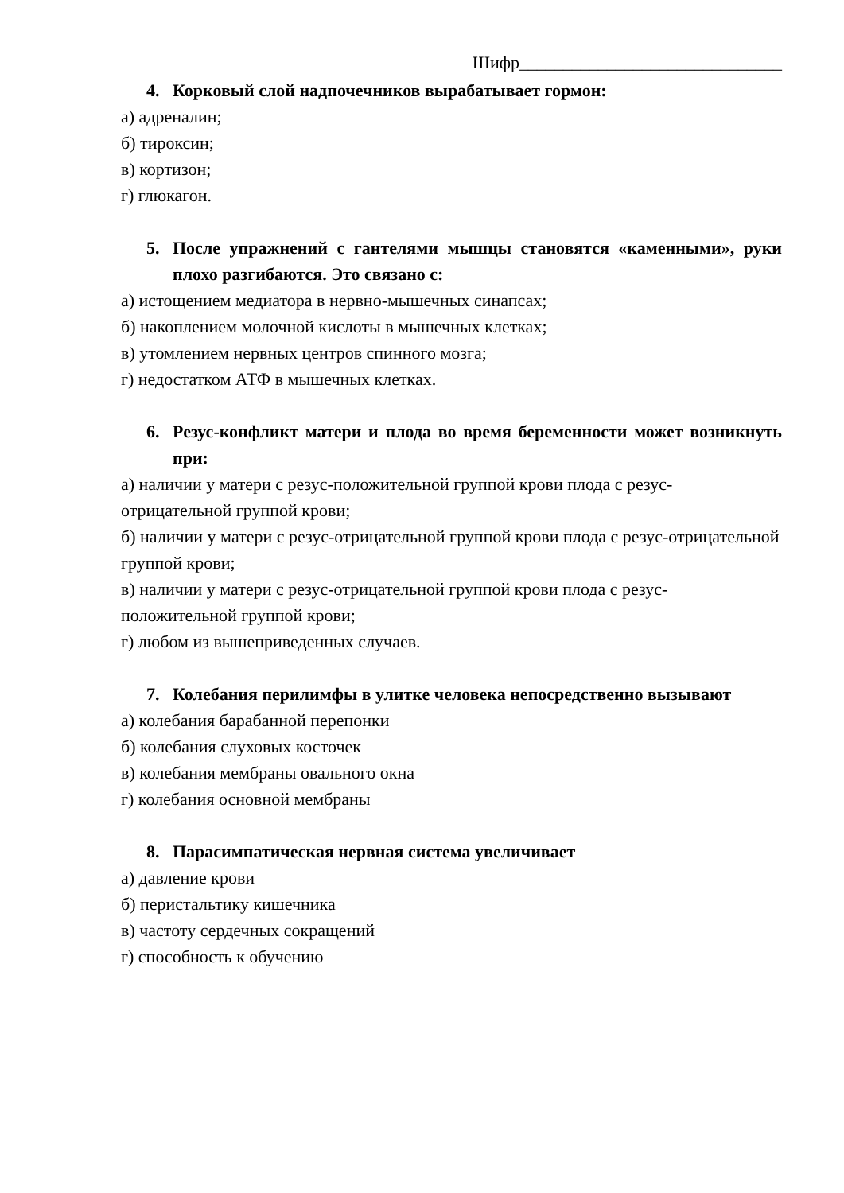Шифр______________________________
4. Корковый слой надпочечников вырабатывает гормон:
а) адреналин;
б) тироксин;
в) кортизон;
г) глюкагон.
5. После упражнений с гантелями мышцы становятся «каменными», руки плохо разгибаются. Это связано с:
а) истощением медиатора в нервно-мышечных синапсах;
б) накоплением молочной кислоты в мышечных клетках;
в) утомлением нервных центров спинного мозга;
г) недостатком АТФ в мышечных клетках.
6. Резус-конфликт матери и плода во время беременности может возникнуть при:
а) наличии у матери с резус-положительной группой крови плода с резус-отрицательной группой крови;
б) наличии у матери с резус-отрицательной группой крови плода с резус-отрицательной группой крови;
в) наличии у матери с резус-отрицательной группой крови плода с резус-положительной группой крови;
г) любом из вышеприведенных случаев.
7. Колебания перилимфы в улитке человека непосредственно вызывают
а) колебания барабанной перепонки
б) колебания слуховых косточек
в) колебания мембраны овального окна
г) колебания основной мембраны
8. Парасимпатическая нервная система увеличивает
а) давление крови
б) перистальтику кишечника
в) частоту сердечных сокращений
г) способность к обучению